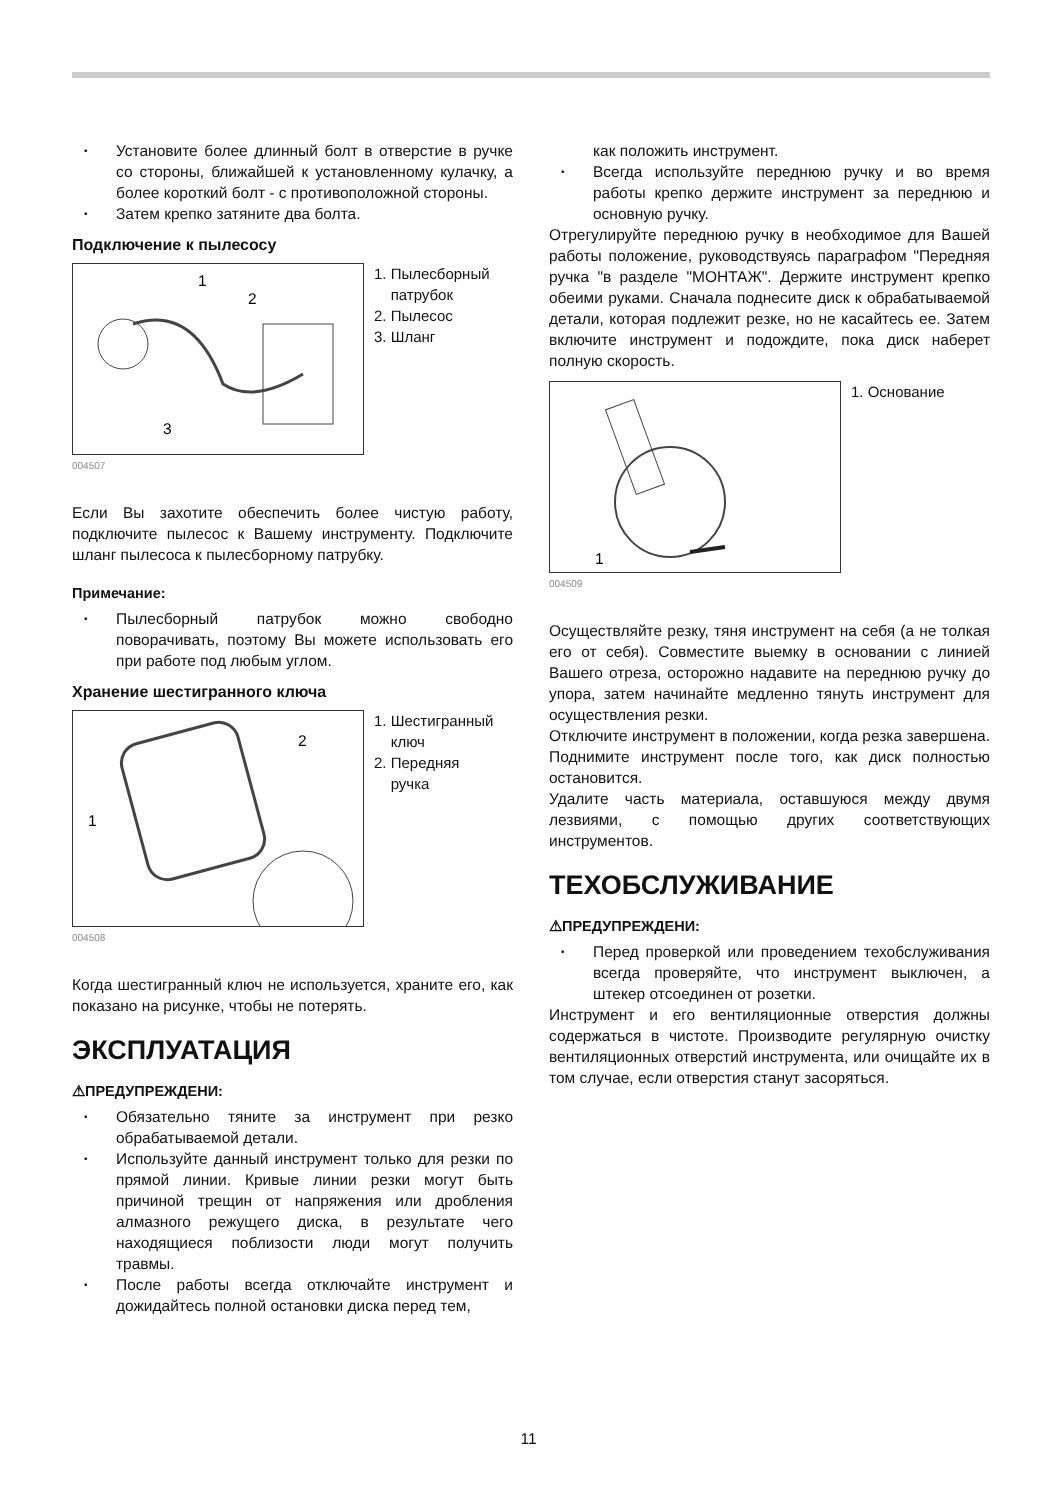• Установите более длинный болт в отверстие в ручке со стороны, ближайшей к установленному кулачку, а более короткий болт - с противоположной стороны.
• Затем крепко затяните два болта.
Подключение к пылесосу
1
2
3
1. Пылесборный
патрубок
2. Пылесос
3. Шланг
004507
Если Вы захотите обеспечить более чистую работу, подключите пылесос к Вашему инструменту. Подключите шланг пылесоса к пылесборному патрубку.
Примечание:
• Пылесборный патрубок можно свободно поворачивать, поэтому Вы можете использовать его при работе под любым углом.
Хранение шестигранного ключа
2
1
1. Шестигранный
ключ
2. Передняя
ручка
004508
Когда шестигранный ключ не используется, храните его, как показано на рисунке, чтобы не потерять.
ЭКСПЛУАТАЦИЯ
⚠ПРЕДУПРЕЖДЕНИ:
• Обязательно тяните за инструмент при резко обрабатываемой детали.
• Используйте данный инструмент только для резки по прямой линии. Кривые линии резки могут быть причиной трещин от напряжения или дробления алмазного режущего диска, в результате чего находящиеся поблизости люди могут получить травмы.
• После работы всегда отключайте инструмент и дожидайтесь полной остановки диска перед тем,
как положить инструмент.
• Всегда используйте переднюю ручку и во время работы крепко держите инструмент за переднюю и основную ручку.
Отрегулируйте переднюю ручку в необходимое для Вашей работы положение, руководствуясь параграфом "Передняя ручка "в разделе "МОНТАЖ". Держите инструмент крепко обеими руками. Сначала поднесите диск к обрабатываемой детали, которая подлежит резке, но не касайтесь ее. Затем включите инструмент и подождите, пока диск наберет полную скорость.
1
1. Основание
004509
Осуществляйте резку, тяня инструмент на себя (а не толкая его от себя). Совместите выемку в основании с линией Вашего отреза, осторожно надавите на переднюю ручку до упора, затем начинайте медленно тянуть инструмент для осуществления резки.
Отключите инструмент в положении, когда резка завершена. Поднимите инструмент после того, как диск полностью остановится.
Удалите часть материала, оставшуюся между двумя лезвиями, с помощью других соответствующих инструментов.
ТЕХОБСЛУЖИВАНИЕ
⚠ПРЕДУПРЕЖДЕНИ:
• Перед проверкой или проведением техобслуживания всегда проверяйте, что инструмент выключен, а штекер отсоединен от розетки.
Инструмент и его вентиляционные отверстия должны содержаться в чистоте. Производите регулярную очистку вентиляционных отверстий инструмента, или очищайте их в том случае, если отверстия станут засоряться.
11